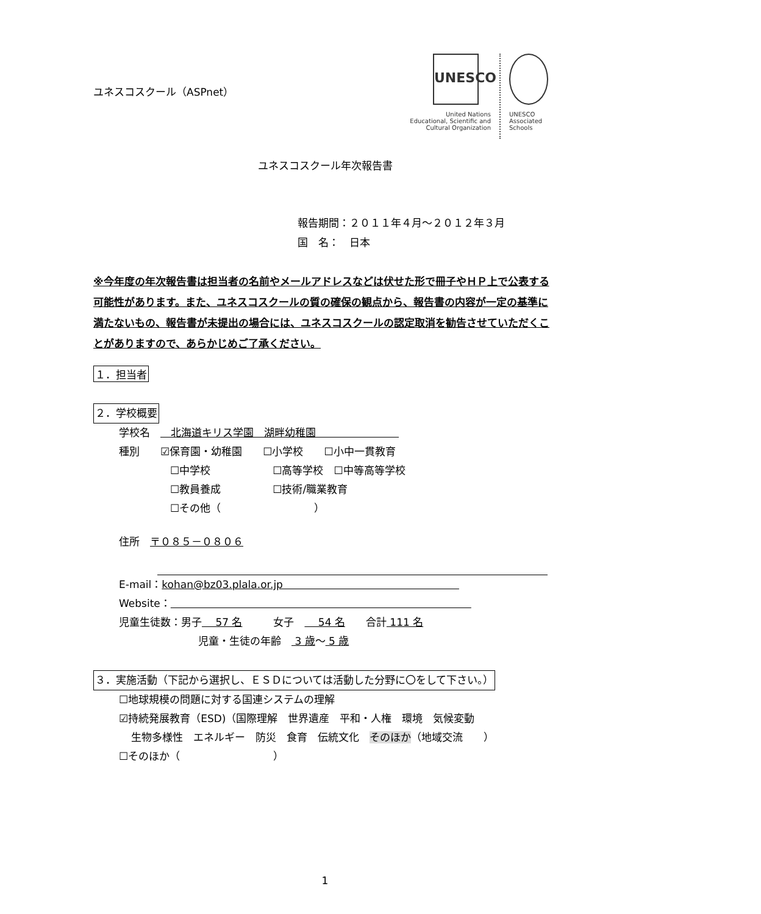UNESCO
United Nations
Educational, Scientific and
Cultural Organization
UNESCO
Associated
Schools
ユネスコスクール（ASPnet）
ユネスコスクール年次報告書
報告期間：２０１１年４月～２０１２年３月
国　名：　日本
※今年度の年次報告書は担当者の名前やメールアドレスなどは伏せた形で冊子やＨＰ上で公表する可能性があります。また、ユネスコスクールの質の確保の観点から、報告書の内容が一定の基準に満たないもの、報告書が未提出の場合には、ユネスコスクールの認定取消を勧告させていただくことがありますので、あらかじめご了承ください。
１．担当者
２．学校概要
学校名　　北海道キリス学園　湖畔幼稚園　　　　　　　　
種別　　☑保育園・幼稚園　　☐小学校　　☐小中一貫教育
☐中学校　　　　　　☐高等学校　☐中等高等学校
☐教員養成　　　　　☐技術/職業教育
☐その他（　　　　　　　　　）
住所　〒０８５－０８０６
E-mail：kohan@bz03.plala.or.jp　　　　　　　　　　　　　　　　　
Website：　　　　　　　　　　　　　　　　　　　　　　　　　　　　　
児童生徒数：男子　 57 名　　　女子　　 54 名　　合計 111 名
児童・生徒の年齢　 3 歳～ 5 歳
３．実施活動（下記から選択し、ＥＳＤについては活動した分野に〇をして下さい。）
☐地球規模の問題に対する国連システムの理解
☑持続発展教育（ESD)（国際理解　世界遺産　平和・人権　環境　気候変動
生物多様性　エネルギー　防災　食育　伝統文化　そのほか（地域交流　　）
☐そのほか（　　　　　　　　　）
1